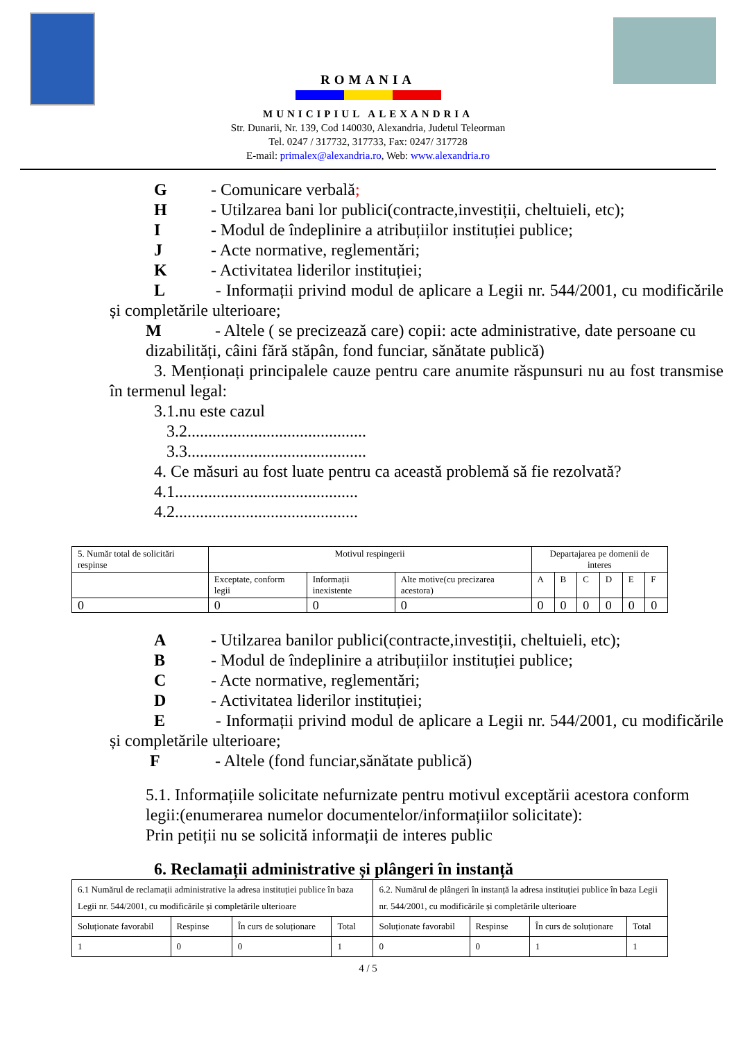ROMANIA
MUNICIPIUL ALEXANDRIA
Str. Dunarii, Nr. 139, Cod 140030, Alexandria, Judetul Teleorman
Tel. 0247 / 317732, 317733, Fax: 0247/ 317728
E-mail: primalex@alexandria.ro, Web: www.alexandria.ro
G - Comunicare verbală;
H - Utilzarea bani lor publici(contracte,investiții, cheltuieli, etc);
I - Modul de îndeplinire a atribuțiilor instituției publice;
J - Acte normative, reglementări;
K - Activitatea liderilor instituției;
L - Informații privind modul de aplicare a Legii nr. 544/2001, cu modificările și completările ulterioare;
M - Altele ( se precizează care) copii: acte administrative, date persoane cu dizabilități, câini fără stăpân, fond funciar, sănătate publică)
3. Menționați principalele cauze pentru care anumite răspunsuri nu au fost transmise în termenul legal:
3.1.nu este cazul
3.2...........................................
3.3...........................................
4. Ce măsuri au fost luate pentru ca această problemă să fie rezolvată?
4.1............................................
4.2............................................
| 5. Număr total de solicitări respinse | Motivul respingerii | | | Departajarea pe domenii de interes | | | | | |
| | Exceptate, conform legii | Informații inexistente | Alte motive(cu precizarea acestora) | A | B | C | D | E | F |
| 0 | 0 | 0 | 0 | 0 | 0 | 0 | 0 | 0 | 0 |
A - Utilzarea banilor publici(contracte,investiții, cheltuieli, etc);
B - Modul de îndeplinire a atribuțiilor instituției publice;
C - Acte normative, reglementări;
D - Activitatea liderilor instituției;
E - Informații privind modul de aplicare a Legii nr. 544/2001, cu modificările și completările ulterioare;
F - Altele (fond funciar,sănătate publică)
5.1. Informațiile solicitate nefurnizate pentru motivul exceptării acestora conform legii:(enumerarea numelor documentelor/informațiilor solicitate):
Prin petiții nu se solicită informații de interes public
6. Reclamații administrative și plângeri în instanță
| 6.1 Numărul de reclamații administrative la adresa instituției publice în baza Legii nr. 544/2001, cu modificările și completările ulterioare | | | | 6.2. Numărul de plângeri în instanță la adresa instituției publice în baza Legii nr. 544/2001, cu modificările și completările ulterioare | | | |
| Soluționate favorabil | Respinse | În curs de soluționare | Total | Soluționate favorabil | Respinse | În curs de soluționare | Total |
| 1 | 0 | 0 | 1 | 0 | 0 | 1 | 1 |
4 / 5